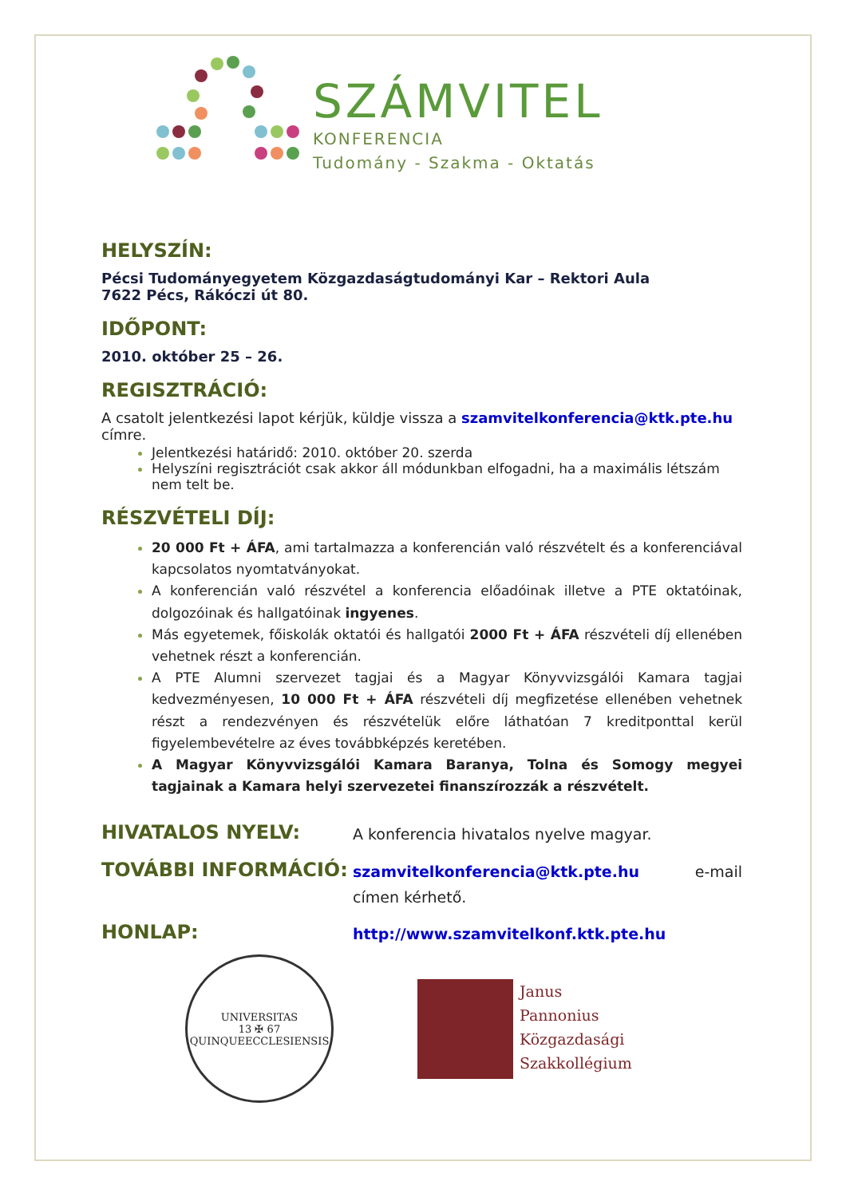SZÁMVITEL
KONFERENCIA
Tudomány - Szakma - Oktatás
HELYSZÍN:
Pécsi Tudományegyetem Közgazdaságtudományi Kar – Rektori Aula
7622 Pécs, Rákóczi út 80.
IDŐPONT:
2010. október 25 – 26.
REGISZTRÁCIÓ:
A csatolt jelentkezési lapot kérjük, küldje vissza a szamvitelkonferencia@ktk.pte.hu címre.
Jelentkezési határidő: 2010. október 20. szerda
Helyszíni regisztrációt csak akkor áll módunkban elfogadni, ha a maximális létszám nem telt be.
RÉSZVÉTELI DÍJ:
20 000 Ft + ÁFA, ami tartalmazza a konferencián való részvételt és a konferenciával kapcsolatos nyomtatványokat.
A konferencián való részvétel a konferencia előadóinak illetve a PTE oktatóinak, dolgozóinak és hallgatóinak ingyenes.
Más egyetemek, főiskolák oktatói és hallgatói 2000 Ft + ÁFA részvételi díj ellenében vehetnek részt a konferencián.
A PTE Alumni szervezet tagjai és a Magyar Könyvvizsgálói Kamara tagjai kedvezményesen, 10 000 Ft + ÁFA részvételi díj megfizetése ellenében vehetnek részt a rendezvényen és részvételük előre láthatóan 7 kreditponttal kerül figyelembevételre az éves továbbképzés keretében.
A Magyar Könyvvizsgálói Kamara Baranya, Tolna és Somogy megyei tagjainak a Kamara helyi szervezetei finanszírozzák a részvételt.
HIVATALOS NYELV:
A konferencia hivatalos nyelve magyar.
TOVÁBBI INFORMÁCIÓ:
szamvitelkonferencia@ktk.pte.hu e-mail címen kérhető.
HONLAP:
http://www.szamvitelkonf.ktk.pte.hu
UNIVERSITAS
13 ✠ 67
QUINQUEECCLESIENSIS
Janus
Pannonius
Közgazdasági
Szakkollégium